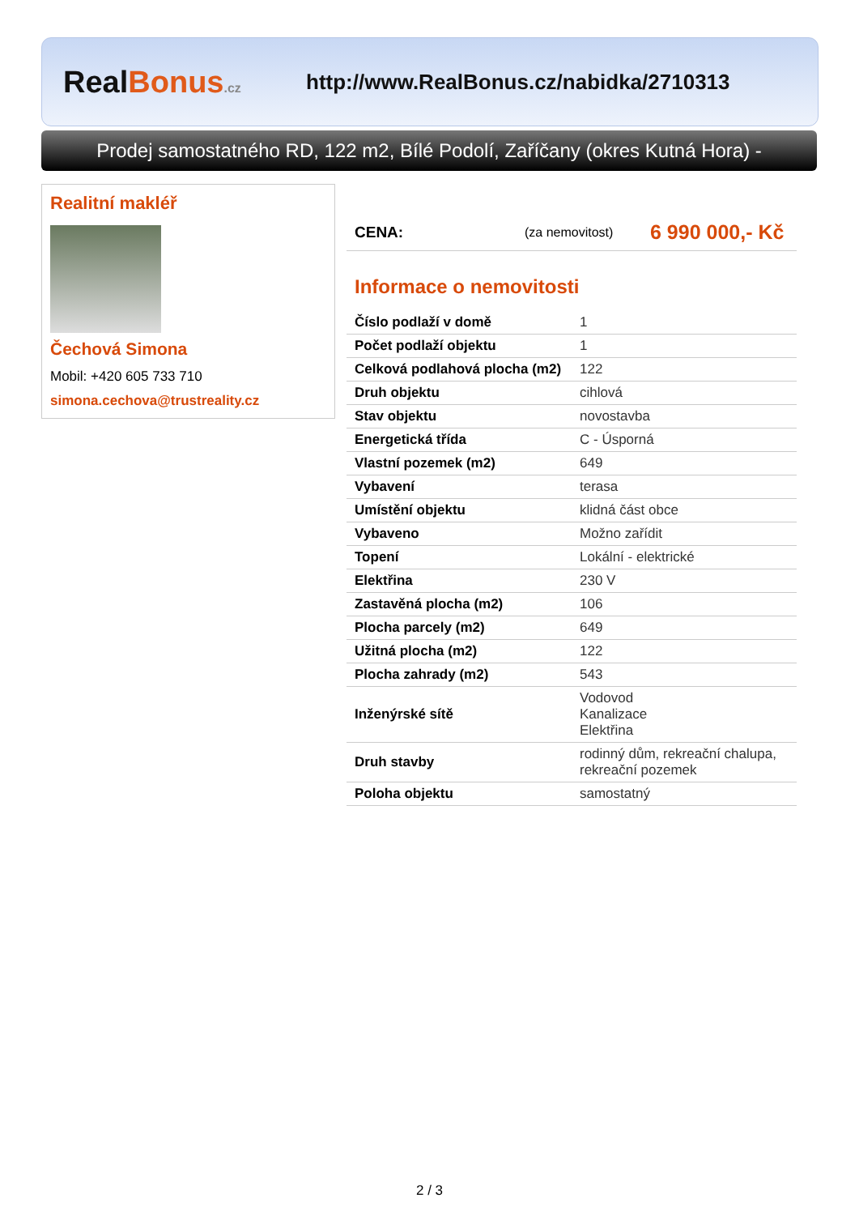RealBonus.cz
http://www.RealBonus.cz/nabidka/2710313
Prodej samostatného RD, 122 m2, Bílé Podolí, Zaříčany (okres Kutná Hora) -
Realitní makléř
Čechová Simona
Mobil: +420 605 733 710
simona.cechova@trustreality.cz
CENA: (za nemovitost) 6 990 000,- Kč
Informace o nemovitosti
| Číslo podlaží v domě | 1 |
| Počet podlaží objektu | 1 |
| Celková podlahová plocha (m2) | 122 |
| Druh objektu | cihlová |
| Stav objektu | novostavba |
| Energetická třída | C - Úsporná |
| Vlastní pozemek (m2) | 649 |
| Vybavení | terasa |
| Umístění objektu | klidná část obce |
| Vybaveno | Možno zařídit |
| Topení | Lokální - elektrické |
| Elektřina | 230 V |
| Zastavěná plocha (m2) | 106 |
| Plocha parcely (m2) | 649 |
| Užitná plocha (m2) | 122 |
| Plocha zahrady (m2) | 543 |
| Inženýrské sítě | Vodovod Kanalizace Elektřina |
| Druh stavby | rodinný dům, rekreační chalupa, rekreační pozemek |
| Poloha objektu | samostatný |
2 / 3